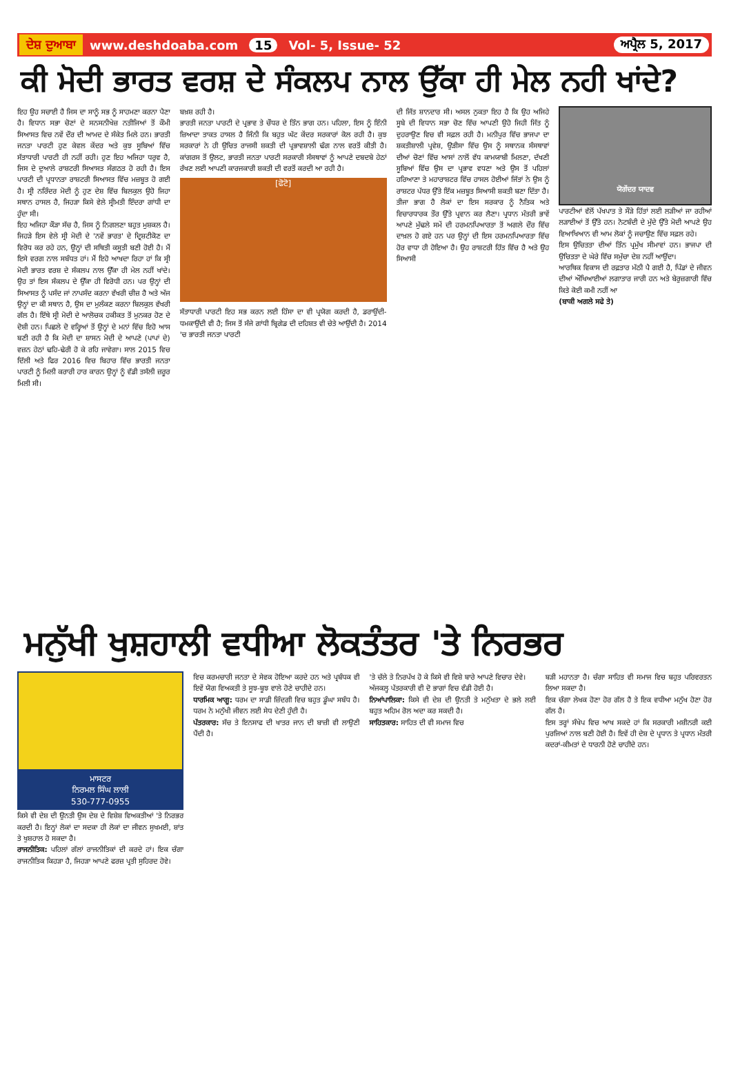ਦੇਸ਼ ਦੁਆਬਾ
www.deshdoaba.com 15 Vol- 5, Issue- 52 ਅਪ੍ਰੈਲ 5, 2017
ਕੀ ਮੋਦੀ ਭਾਰਤ ਵਰਸ਼ ਦੇ ਸੰਕਲਪ ਨਾਲ ਉੱਕਾ ਹੀ ਮੇਲ ਨਹੀ ਖਾਂਦੇ?
ਇਹ ਉਹ ਸਚਾਈ ਹੈ ਜਿਸ ਦਾ ਸਾਨੂੰ ਸਭ ਨੂੰ ਸਾਹਮਣਾ ਕਰਨਾ ਪੈਣਾ ਹੈ। ਵਿਧਾਨ ਸਭਾ ਚੋਣਾਂ ਦੇ ਸਨਸਨੀਖੇਜ਼ ਨਤੀਜਿਆਂ ਤੋਂ ਕੌਮੀ ਸਿਆਸਤ ਵਿਚ ਨਵੇਂ ਦੌਰ ਦੀ ਆਮਦ ਦੇ ਸੰਕੇਤ ਮਿਲੇ ਹਨ। ਭਾਰਤੀ ਜਨਤਾ ਪਾਰਟੀ ਹੁਣ ਕੇਵਲ ਕੇਂਦਰ ਅਤੇ ਕੁਝ ਸੂਬਿਆਂ ਵਿੱਚ ਸੱਤਾਧਾਰੀ ਪਾਰਟੀ ਹੀ ਨਹੀਂ ਰਹੀ। ਹੁਣ ਇਹ ਅਜਿਹਾ ਧਰੁਵ ਹੈ, ਜਿਸ ਦੇ ਦੁਆਲੇ ਰਾਸ਼ਟਰੀ ਸਿਆਸਤ ਸੰਗਠਤ ਹੋ ਰਹੀ ਹੈ। ਇਸ ਪਾਰਟੀ ਦੀ ਪ੍ਰਧਾਨਤਾ ਰਾਸ਼ਟਰੀ ਸਿਆਸਤ ਵਿੱਚ ਮਜ਼ਬੂਤ ਹੋ ਗਈ ਹੈ। ਸ੍ਰੀ ਨਰਿੰਦਰ ਮੋਦੀ ਨੂੰ ਹੁਣ ਦੇਸ਼ ਵਿੱਚ ਬਿਲਕੁਲ ਉਹੋ ਜਿਹਾ ਸਥਾਨ ਹਾਸਲ ਹੈ, ਜਿਹੜਾ ਕਿਸੇ ਵੇਲੇ ਸ੍ਰੀਮਤੀ ਇੰਦਰਾ ਗਾਂਧੀ ਦਾ ਹੁੰਦਾ ਸੀ।
ਇਹ ਅਜਿਹਾ ਕੌੜਾ ਸੱਚ ਹੈ, ਜਿਸ ਨੂੰ ਨਿਗਲਣਾ ਬਹੁਤ ਮੁਸ਼ਕਲ ਹੈ। ਜਿਹੜੇ ਇਸ ਵੇਲੇ ਸ੍ਰੀ ਮੋਦੀ ਦੇ 'ਨਵੇਂ ਭਾਰਤ' ਦੇ ਦ੍ਰਿਸ਼ਟੀਕੋਣ ਦਾ ਵਿਰੋਧ ਕਰ ਰਹੇ ਹਨ, ਉਨ੍ਹਾਂ ਦੀ ਸਥਿਤੀ ਕਸੂਤੀ ਬਣੀ ਹੋਈ ਹੈ। ਮੈਂ ਇਸੇ ਵਰਗ ਨਾਲ ਸਬੰਧਤ ਹਾਂ। ਮੈਂ ਇਹੋ ਆਖਦਾ ਰਿਹਾ ਹਾਂ ਕਿ ਸ੍ਰੀ ਮੋਦੀ ਭਾਰਤ ਵਰਸ਼ ਦੇ ਸੰਕਲਪ ਨਾਲ ਉੱਕਾ ਹੀ ਮੇਲ ਨਹੀਂ ਖਾਂਦੇ। ਉਹ ਤਾਂ ਇਸ ਸੰਕਲਪ ਦੇ ਉੱਕਾ ਹੀ ਵਿਰੋਧੀ ਹਨ। ਪਰ ਉਨ੍ਹਾਂ ਦੀ ਸਿਆਸਤ ਨੂੰ ਪਸੰਦ ਜਾਂ ਨਾਪਸੰਦ ਕਰਨਾ ਵੱਖਰੀ ਚੀਜ਼ ਹੈ ਅਤੇ ਅੱਜ ਉਨ੍ਹਾਂ ਦਾ ਕੀ ਸਥਾਨ ਹੈ, ਉਸ ਦਾ ਮੁਲੰਕਣ ਕਰਨਾ ਬਿਲਕੁਲ ਵੱਖਰੀ ਗੱਲ ਹੈ। ਇੱਥੇ ਸ੍ਰੀ ਮੋਦੀ ਦੇ ਆਲੋਚਕ ਹਕੀਕਤ ਤੋਂ ਮੁਨਕਰ ਹੋਣ ਦੇ ਦੋਸ਼ੀ ਹਨ। ਪਿਛਲੇ ਦੋ ਵਰ੍ਹਿਆਂ ਤੋਂ ਉਨ੍ਹਾਂ ਦੇ ਮਨਾਂ ਵਿੱਚ ਇਹੋ ਆਸ ਬਣੀ ਰਹੀ ਹੈ ਕਿ ਮੋਦੀ ਦਾ ਸ਼ਾਸਨ ਮੋਦੀ ਦੇ ਆਪਣੇ (ਪਾਪਾਂ ਦੇ) ਵਜ਼ਨ ਹੇਠਾਂ ਢਹਿ-ਢੇਰੀ ਹੋ ਕੇ ਰਹਿ ਜਾਵੇਗਾ। ਸਾਲ 2015 ਵਿਚ ਦਿੱਲੀ ਅਤੇ ਫਿਰ 2016 ਵਿਚ ਬਿਹਾਰ ਵਿੱਚ ਭਾਰਤੀ ਜਨਤਾ ਪਾਰਟੀ ਨੂੰ ਮਿਲੀ ਕਰਾਰੀ ਹਾਰ ਕਾਰਨ ਉਨ੍ਹਾਂ ਨੂੰ ਵੱਡੀ ਤਸੱਲੀ ਜ਼ਰੂਰ ਮਿਲੀ ਸੀ।
ਬਖ਼ਸ਼ ਰਹੀ ਹੈ।
ਭਾਰਤੀ ਜਨਤਾ ਪਾਰਟੀ ਦੇ ਪ੍ਰਭਾਵ ਤੇ ਚੌਧਰ ਦੇ ਤਿੰਨ ਭਾਗ ਹਨ। ਪਹਿਲਾ, ਇਸ ਨੂੰ ਇੰਨੀ ਜ਼ਿਆਦਾ ਤਾਕਤ ਹਾਸਲ ਹੈ ਜਿੰਨੀ ਕਿ ਬਹੁਤ ਘੱਟ ਕੇਂਦਰ ਸਰਕਾਰਾਂ ਕੋਲ ਰਹੀ ਹੈ। ਕੁਝ ਸਰਕਾਰਾਂ ਨੇ ਹੀ ਉਚਿਤ ਰਾਜਸੀ ਸ਼ਕਤੀ ਦੀ ਪ੍ਰਭਾਵਸ਼ਾਲੀ ਢੰਗ ਨਾਲ ਵਰਤੋਂ ਕੀਤੀ ਹੈ। ਕਾਂਗਰਸ ਤੋਂ ਉਲਟ, ਭਾਰਤੀ ਜਨਤਾ ਪਾਰਟੀ ਸਰਕਾਰੀ ਸੰਸਥਾਵਾਂ ਨੂੰ ਆਪਣੇ ਦਬਦਬੇ ਹੇਠਾਂ ਰੱਖਣ ਲਈ ਆਪਣੀ ਕਾਰਜਕਾਰੀ ਸ਼ਕਤੀ ਦੀ ਵਰਤੋਂ ਕਰਦੀ ਆ ਰਹੀ ਹੈ।
[ਫੋਟੋ]
ਸੱਤਾਧਾਰੀ ਪਾਰਟੀ ਇਹ ਸਭ ਕਰਨ ਲਈ ਹਿੰਸਾ ਦਾ ਵੀ ਪ੍ਰਯੋਗ ਕਰਦੀ ਹੈ, ਡਰਾਉਂਦੀ-ਧਮਕਾਉਂਦੀ ਵੀ ਹੈ; ਜਿਸ ਤੋਂ ਸੰਜੇ ਗਾਂਧੀ ਬ੍ਰਿਗੇਡ ਦੀ ਦਹਿਸ਼ਤ ਵੀ ਚੇਤੇ ਆਉਂਦੀ ਹੈ। 2014 'ਚ ਭਾਰਤੀ ਜਨਤਾ ਪਾਰਟੀ
ਦੀ ਜਿੱਤ ਸ਼ਾਨਦਾਰ ਸੀ। ਅਸਲ ਨੁਕਤਾ ਇਹ ਹੈ ਕਿ ਉਹ ਅਜਿਹੇ ਸੂਬੇ ਦੀ ਵਿਧਾਨ ਸਭਾ ਚੋਣ ਵਿੱਚ ਆਪਣੀ ਉਹੋ ਜਿਹੀ ਜਿੱਤ ਨੂੰ ਦੁਹਰਾਉਣ ਵਿਚ ਵੀ ਸਫ਼ਲ ਰਹੀ ਹੈ। ਮਨੀਪੁਰ ਵਿੱਚ ਭਾਜਪਾ ਦਾ ਸ਼ਕਤੀਸ਼ਾਲੀ ਪ੍ਰਵੇਸ਼, ਉੜੀਸਾ ਵਿੱਚ ਉਸ ਨੂੰ ਸਥਾਨਕ ਸੰਸਥਾਵਾਂ ਦੀਆਂ ਚੋਣਾਂ ਵਿੱਚ ਆਸਾਂ ਨਾਲੋਂ ਵੱਧ ਕਾਮਯਾਬੀ ਮਿਲਣਾ, ਦੱਖਣੀ ਸੂਬਿਆਂ ਵਿੱਚ ਉਸ ਦਾ ਪ੍ਰਭਾਵ ਵਧਣਾ ਅਤੇ ਉਸ ਤੋਂ ਪਹਿਲਾਂ ਹਰਿਆਣਾ ਤੇ ਮਹਾਰਾਸ਼ਟਰ ਵਿੱਚ ਹਾਸਲ ਹੋਈਆਂ ਜਿੱਤਾਂ ਨੇ ਉਸ ਨੂੰ ਰਾਸ਼ਟਰ ਪੱਧਰ ਉੱਤੇ ਇੱਕ ਮਜ਼ਬੂਤ ਸਿਆਸੀ ਸ਼ਕਤੀ ਬਣਾ ਦਿੱਤਾ ਹੈ।
ਤੀਜਾ ਭਾਗ ਹੈ ਲੋਕਾਂ ਦਾ ਇਸ ਸਰਕਾਰ ਨੂੰ ਨੈਤਿਕ ਅਤੇ ਵਿਚਾਰਧਾਰਕ ਤੌਰ ਉੱਤੇ ਪ੍ਰਵਾਨ ਕਰ ਲੈਣਾ। ਪ੍ਰਧਾਨ ਮੰਤਰੀ ਭਾਵੇਂ ਆਪਣੇ ਮੁੱਢਲੇ ਸਮੇਂ ਦੀ ਹਰਮਨਪਿਆਰਤਾ ਤੋਂ ਅਗਲੇ ਦੌਰ ਵਿੱਚ ਦਾਖ਼ਲ ਹੋ ਗਏ ਹਨ ਪਰ ਉਨ੍ਹਾਂ ਦੀ ਇਸ ਹਰਮਨਪਿਆਰਤਾ ਵਿੱਚ ਹੋਰ ਵਾਧਾ ਹੀ ਹੋਇਆ ਹੈ। ਉਹ ਰਾਸ਼ਟਰੀ ਹਿੱਤ ਵਿੱਚ ਹੈ ਅਤੇ ਉਹ ਸਿਆਸੀ
ਯੋਗੇਂਦਰ ਯਾਦਵ
ਪਾਰਟੀਆਂ ਵੱਲੋਂ ਪੱਖਪਾਤ ਤੇ ਸੌੜੇ ਹਿੱਤਾਂ ਲਈ ਲੜੀਆਂ ਜਾ ਰਹੀਆਂ ਲੜਾਈਆਂ ਤੋਂ ਉੱਤੇ ਹਨ। ਨੋਟਬੰਦੀ ਦੇ ਮੁੱਦੇ ਉੱਤੇ ਮੋਦੀ ਆਪਣੇ ਉਹ ਵਿਆਖਿਆਨ ਵੀ ਆਮ ਲੋਕਾਂ ਨੂੰ ਜਚਾਉਣ ਵਿੱਚ ਸਫ਼ਲ ਰਹੇ।
ਇਸ ਉਚਿਤਤਾ ਦੀਆਂ ਤਿੰਨ ਪ੍ਰਮੁੱਖ ਸੀਮਾਵਾਂ ਹਨ। ਭਾਜਪਾ ਦੀ ਉਚਿਤਤਾ ਦੇ ਘੇਰੇ ਵਿੱਚ ਸਮੁੱਚਾ ਦੇਸ਼ ਨਹੀਂ ਆਉਂਦਾ।
ਆਰਥਿਕ ਵਿਕਾਸ ਦੀ ਰਫ਼ਤਾਰ ਮੱਠੀ ਪੈ ਗਈ ਹੈ, ਪਿੰਡਾਂ ਦੇ ਜੀਵਨ ਦੀਆਂ ਔਖਿਆਈਆਂ ਲਗਾਤਾਰ ਜਾਰੀ ਹਨ ਅਤੇ ਬੇਰੁਜ਼ਗਾਰੀ ਵਿੱਚ ਕਿਤੇ ਕੋਈ ਕਮੀ ਨਹੀਂ ਆ
(ਬਾਕੀ ਅਗਲੇ ਸਫੇ ਤੇ)
ਮਨੁੱਖੀ ਖੁਸ਼ਹਾਲੀ ਵਧੀਆ ਲੋਕਤੰਤਰ 'ਤੇ ਨਿਰਭਰ
ਮਾਸਟਰ
ਨਿਰਮਲ ਸਿੰਘ ਲਾਲੀ
530-777-0955
ਕਿਸੇ ਵੀ ਦੇਸ਼ ਦੀ ਉਨਤੀ ਉਸ ਦੇਸ਼ ਦੇ ਵਿਸ਼ੇਸ਼ ਵਿਅਕਤੀਆਂ 'ਤੇ ਨਿਰਭਰ ਕਰਦੀ ਹੈ। ਇਨ੍ਹਾਂ ਲੋਕਾਂ ਦਾ ਸਦਕਾ ਹੀ ਲੋਕਾਂ ਦਾ ਜੀਵਨ ਸੁਖਮਈ, ਸ਼ਾਂਤ ਤੇ ਖੁਸ਼ਹਾਲ ਹੋ ਸਕਦਾ ਹੈ।
ਰਾਜਨੀਤਿਕ: ਪਹਿਲਾਂ ਗੱਲਾਂ ਰਾਜਨੀਤਿਕਾਂ ਦੀ ਕਰਦੇ ਹਾਂ। ਇਕ ਚੰਗਾ ਰਾਜਨੀਤਿਕ ਕਿਹੜਾ ਹੈ, ਜਿਹੜਾ ਆਪਣੇ ਫਰਜ਼ ਪ੍ਰਤੀ ਸੁਹਿਰਦ ਹੋਵੇ।
ਵਿਚ ਕਰਮਚਾਰੀ ਜਨਤਾ ਦੇ ਸੇਵਕ ਹੋਇਆ ਕਰਦੇ ਹਨ ਅਤੇ ਪ੍ਰਬੰਧਕ ਵੀ ਇਵੇਂ ਯੋਗ ਵਿਅਕਤੀ ਤੇ ਸੂਝ-ਬੂਝ ਵਾਲੇ ਹੋਣੇ ਚਾਹੀਦੇ ਹਨ।
ਧਾਰਮਿਕ ਆਗੂ: ਧਰਮ ਦਾ ਸਾਡੀ ਜ਼ਿੰਦਗੀ ਵਿਚ ਬਹੁਤ ਡੂੰਘਾ ਸਬੰਧ ਹੈ। ਧਰਮ ਨੇ ਮਨੁੱਖੀ ਜੀਵਨ ਲਈ ਸੇਧ ਦੇਣੀ ਹੁੰਦੀ ਹੈ।
ਪੱਤਰਕਾਰ: ਸੱਚ ਤੇ ਇਨਸਾਫ ਦੀ ਖਾਤਰ ਜਾਨ ਦੀ ਬਾਜ਼ੀ ਵੀ ਲਾਉਣੀ ਪੈਂਦੀ ਹੈ।
'ਤੇ ਚੱਲੇ ਤੇ ਨਿਰਪੱਖ ਹੋ ਕੇ ਕਿਸੇ ਵੀ ਵਿਸ਼ੇ ਬਾਰੇ ਆਪਣੇ ਵਿਚਾਰ ਦੇਵੇ।
ਅੱਜਕਲ੍ਹ ਪੱਤਰਕਾਰੀ ਵੀ ਦੋ ਭਾਗਾਂ ਵਿਚ ਵੰਡੀ ਹੋਈ ਹੈ।
ਨਿਆਂਪਾਲਿਕਾ: ਕਿਸੇ ਵੀ ਦੇਸ਼ ਦੀ ਉਨਤੀ ਤੇ ਮਨੁੱਖਤਾ ਦੇ ਭਲੇ ਲਈ ਬਹੁਤ ਅਹਿਮ ਰੋਲ ਅਦਾ ਕਰ ਸਕਦੀ ਹੈ।
ਸਾਹਿਤਕਾਰ: ਸਾਹਿਤ ਦੀ ਵੀ ਸਮਾਜ ਵਿਚ
ਬੜੀ ਮਹਾਨਤਾ ਹੈ। ਚੰਗਾ ਸਾਹਿਤ ਵੀ ਸਮਾਜ ਵਿਚ ਬਹੁਤ ਪਰਿਵਰਤਨ ਲਿਆ ਸਕਦਾ ਹੈ।
ਇਕ ਚੰਗਾ ਲੇਖਕ ਹੋਣਾ ਹੋਰ ਗੱਲ ਹੈ ਤੇ ਇਕ ਵਧੀਆ ਮਨੁੱਖ ਹੋਣਾ ਹੋਰ ਗੱਲ ਹੈ।
ਇਸ ਤਰ੍ਹਾਂ ਸੰਖੇਪ ਵਿਚ ਆਖ ਸਕਦੇ ਹਾਂ ਕਿ ਸਰਕਾਰੀ ਮਸ਼ੀਨਰੀ ਕਈ ਪੁਰਜਿਆਂ ਨਾਲ ਬਣੀ ਹੋਈ ਹੈ। ਇਵੇਂ ਹੀ ਦੇਸ਼ ਦੇ ਪ੍ਰਧਾਨ ਤੇ ਪ੍ਰਧਾਨ ਮੰਤਰੀ ਕਦਰਾਂ-ਕੀਮਤਾਂ ਦੇ ਧਾਰਨੀ ਹੋਣੇ ਚਾਹੀਦੇ ਹਨ।